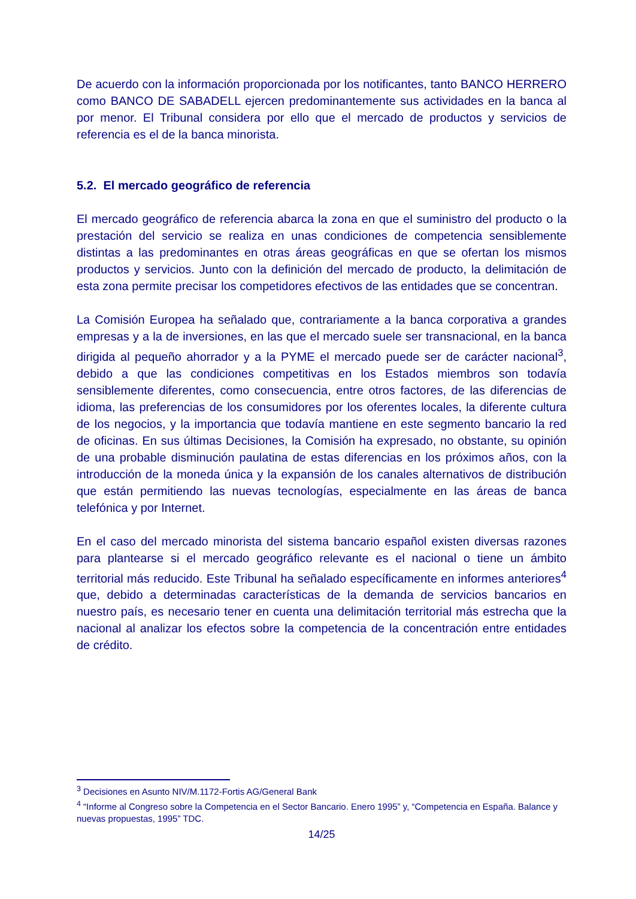De acuerdo con la información proporcionada por los notificantes, tanto BANCO HERRERO como BANCO DE SABADELL ejercen predominantemente sus actividades en la banca al por menor. El Tribunal considera por ello que el mercado de productos y servicios de referencia es el de la banca minorista.
5.2. El mercado geográfico de referencia
El mercado geográfico de referencia abarca la zona en que el suministro del producto o la prestación del servicio se realiza en unas condiciones de competencia sensiblemente distintas a las predominantes en otras áreas geográficas en que se ofertan los mismos productos y servicios. Junto con la definición del mercado de producto, la delimitación de esta zona permite precisar los competidores efectivos de las entidades que se concentran.
La Comisión Europea ha señalado que, contrariamente a la banca corporativa a grandes empresas y a la de inversiones, en las que el mercado suele ser transnacional, en la banca dirigida al pequeño ahorrador y a la PYME el mercado puede ser de carácter nacional<sup>3</sup>, debido a que las condiciones competitivas en los Estados miembros son todavía sensiblemente diferentes, como consecuencia, entre otros factores, de las diferencias de idioma, las preferencias de los consumidores por los oferentes locales, la diferente cultura de los negocios, y la importancia que todavía mantiene en este segmento bancario la red de oficinas. En sus últimas Decisiones, la Comisión ha expresado, no obstante, su opinión de una probable disminución paulatina de estas diferencias en los próximos años, con la introducción de la moneda única y la expansión de los canales alternativos de distribución que están permitiendo las nuevas tecnologías, especialmente en las áreas de banca telefónica y por Internet.
En el caso del mercado minorista del sistema bancario español existen diversas razones para plantearse si el mercado geográfico relevante es el nacional o tiene un ámbito territorial más reducido. Este Tribunal ha señalado específicamente en informes anteriores<sup>4</sup> que, debido a determinadas características de la demanda de servicios bancarios en nuestro país, es necesario tener en cuenta una delimitación territorial más estrecha que la nacional al analizar los efectos sobre la competencia de la concentración entre entidades de crédito.
<sup>3</sup> Decisiones en Asunto NIV/M.1172-Fortis AG/General Bank
<sup>4</sup> “Informe al Congreso sobre la Competencia en el Sector Bancario. Enero 1995” y, “Competencia en España. Balance y nuevas propuestas, 1995” TDC.
14/25